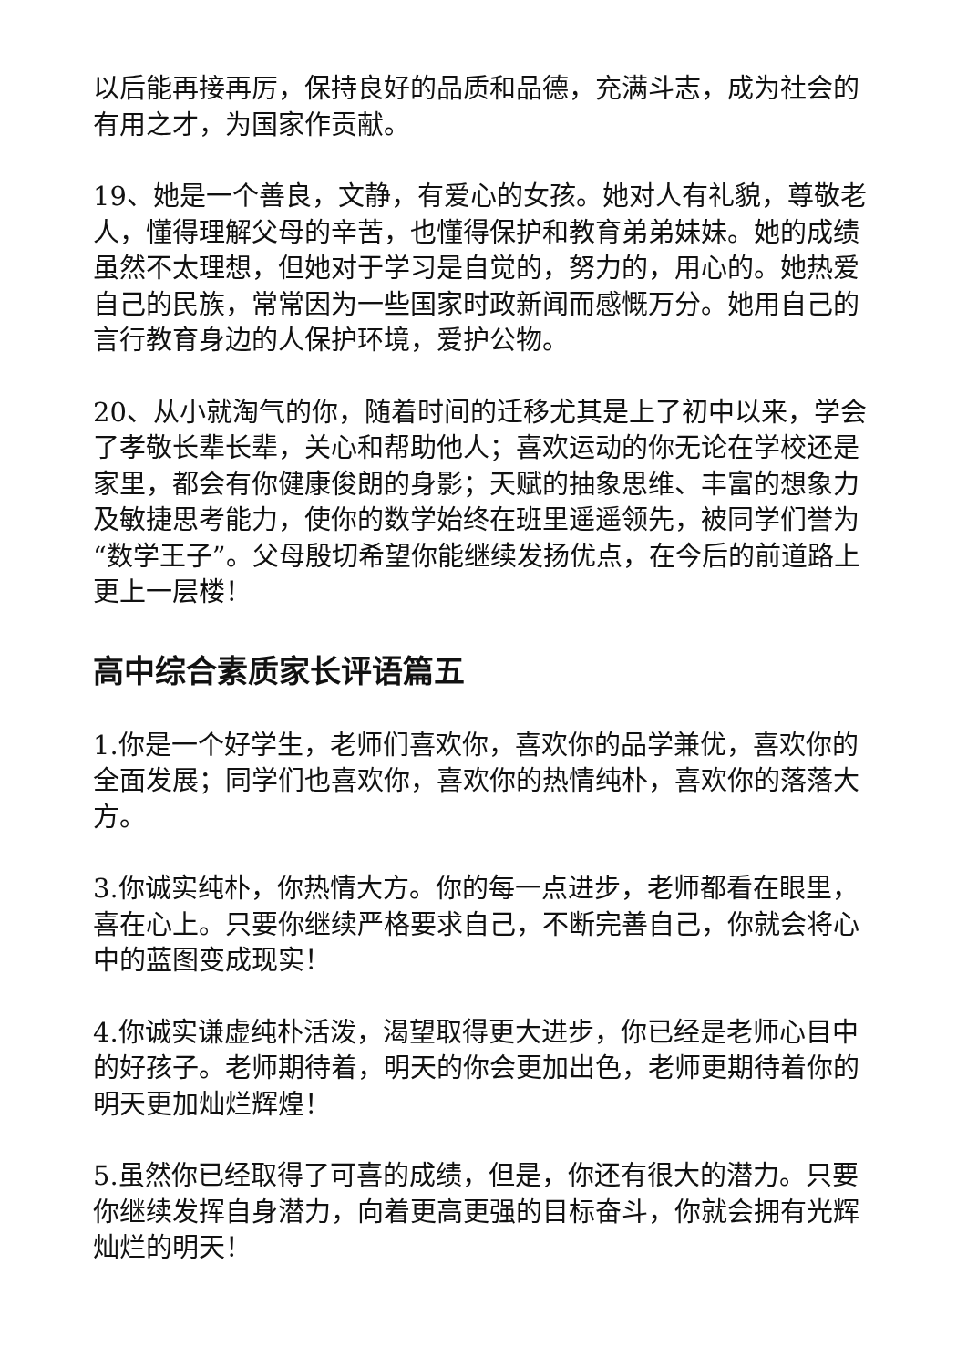以后能再接再厉，保持良好的品质和品德，充满斗志，成为社会的有用之才，为国家作贡献。
19、她是一个善良，文静，有爱心的女孩。她对人有礼貌，尊敬老人，懂得理解父母的辛苦，也懂得保护和教育弟弟妹妹。她的成绩虽然不太理想，但她对于学习是自觉的，努力的，用心的。她热爱自己的民族，常常因为一些国家时政新闻而感慨万分。她用自己的言行教育身边的人保护环境，爱护公物。
20、从小就淘气的你，随着时间的迁移尤其是上了初中以来，学会了孝敬长辈长辈，关心和帮助他人；喜欢运动的你无论在学校还是家里，都会有你健康俊朗的身影；天赋的抽象思维、丰富的想象力及敏捷思考能力，使你的数学始终在班里遥遥领先，被同学们誉为“数学王子”。父母殷切希望你能继续发扬优点，在今后的前道路上更上一层楼！
高中综合素质家长评语篇五
1.你是一个好学生，老师们喜欢你，喜欢你的品学兼优，喜欢你的全面发展；同学们也喜欢你，喜欢你的热情纯朴，喜欢你的落落大方。
3.你诚实纯朴，你热情大方。你的每一点进步，老师都看在眼里，喜在心上。只要你继续严格要求自己，不断完善自己，你就会将心中的蓝图变成现实！
4.你诚实谦虚纯朴活泼，渴望取得更大进步，你已经是老师心目中的好孩子。老师期待着，明天的你会更加出色，老师更期待着你的明天更加灿烂辉煌！
5.虽然你已经取得了可喜的成绩，但是，你还有很大的潜力。只要你继续发挥自身潜力，向着更高更强的目标奋斗，你就会拥有光辉灿烂的明天！